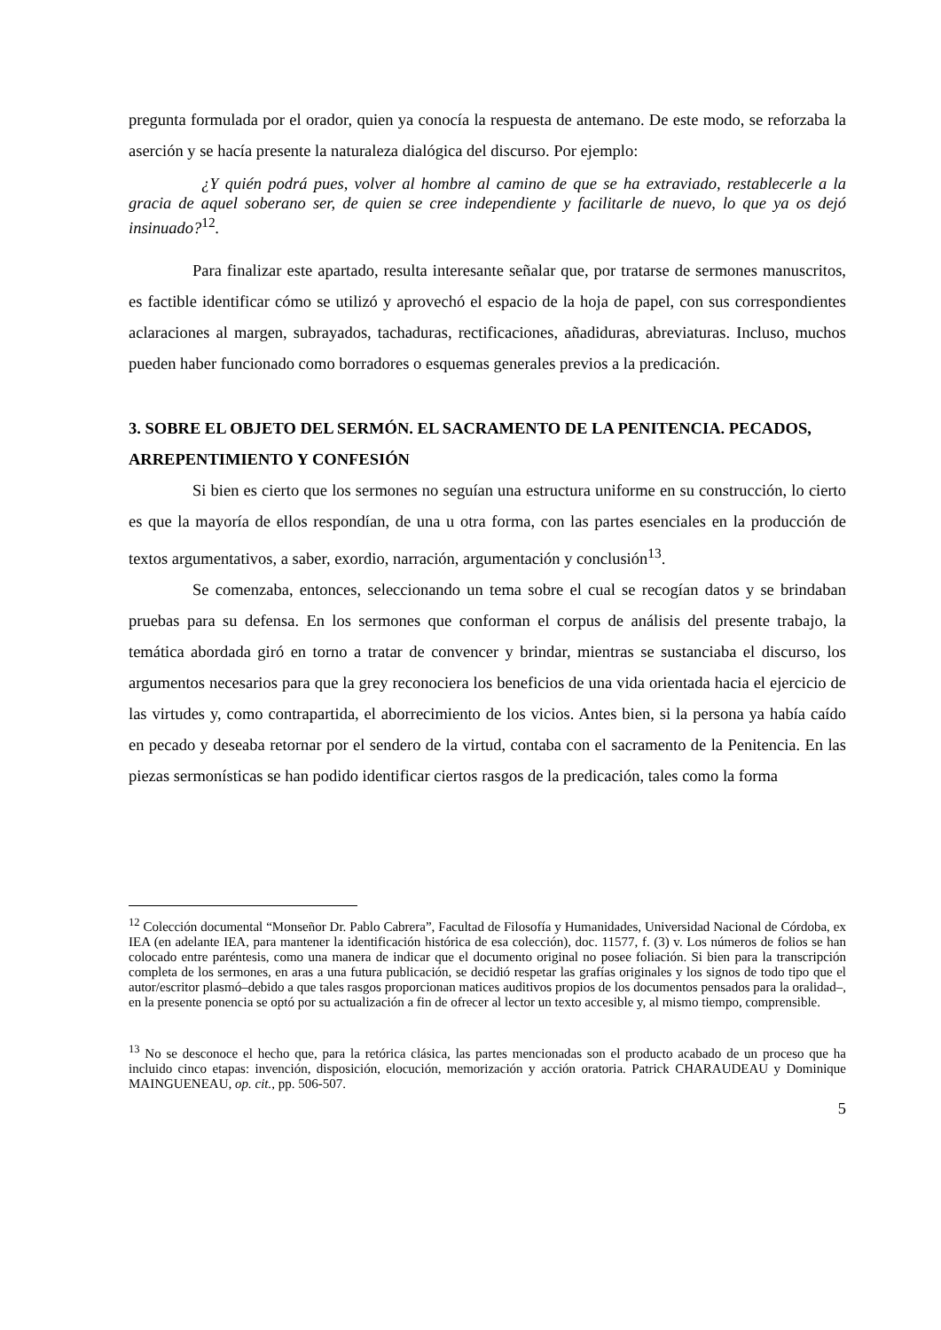pregunta formulada por el orador, quien ya conocía la respuesta de antemano. De este modo, se reforzaba la aserción y se hacía presente la naturaleza dialógica del discurso. Por ejemplo:
¿Y quién podrá pues, volver al hombre al camino de que se ha extraviado, restablecerle a la gracia de aquel soberano ser, de quien se cree independiente y facilitarle de nuevo, lo que ya os dejó insinuado?<sup>12</sup>.
Para finalizar este apartado, resulta interesante señalar que, por tratarse de sermones manuscritos, es factible identificar cómo se utilizó y aprovechó el espacio de la hoja de papel, con sus correspondientes aclaraciones al margen, subrayados, tachaduras, rectificaciones, añadiduras, abreviaturas. Incluso, muchos pueden haber funcionado como borradores o esquemas generales previos a la predicación.
3. SOBRE EL OBJETO DEL SERMÓN. EL SACRAMENTO DE LA PENITENCIA. PECADOS, ARREPENTIMIENTO Y CONFESIÓN
Si bien es cierto que los sermones no seguían una estructura uniforme en su construcción, lo cierto es que la mayoría de ellos respondían, de una u otra forma, con las partes esenciales en la producción de textos argumentativos, a saber, exordio, narración, argumentación y conclusión<sup>13</sup>.
Se comenzaba, entonces, seleccionando un tema sobre el cual se recogían datos y se brindaban pruebas para su defensa. En los sermones que conforman el corpus de análisis del presente trabajo, la temática abordada giró en torno a tratar de convencer y brindar, mientras se sustanciaba el discurso, los argumentos necesarios para que la grey reconociera los beneficios de una vida orientada hacia el ejercicio de las virtudes y, como contrapartida, el aborrecimiento de los vicios. Antes bien, si la persona ya había caído en pecado y deseaba retornar por el sendero de la virtud, contaba con el sacramento de la Penitencia. En las piezas sermonísticas se han podido identificar ciertos rasgos de la predicación, tales como la forma
<sup>12</sup> Colección documental “Monseñor Dr. Pablo Cabrera”, Facultad de Filosofía y Humanidades, Universidad Nacional de Córdoba, ex IEA (en adelante IEA, para mantener la identificación histórica de esa colección), doc. 11577, f. (3) v. Los números de folios se han colocado entre paréntesis, como una manera de indicar que el documento original no posee foliación. Si bien para la transcripción completa de los sermones, en aras a una futura publicación, se decidió respetar las grafías originales y los signos de todo tipo que el autor/escritor plasmó–debido a que tales rasgos proporcionan matices auditivos propios de los documentos pensados para la oralidad–, en la presente ponencia se optó por su actualización a fin de ofrecer al lector un texto accesible y, al mismo tiempo, comprensible.
<sup>13</sup> No se desconoce el hecho que, para la retórica clásica, las partes mencionadas son el producto acabado de un proceso que ha incluido cinco etapas: invención, disposición, elocución, memorización y acción oratoria. Patrick CHARAUDEAU y Dominique MAINGUENEAU, op. cit., pp. 506-507.
5